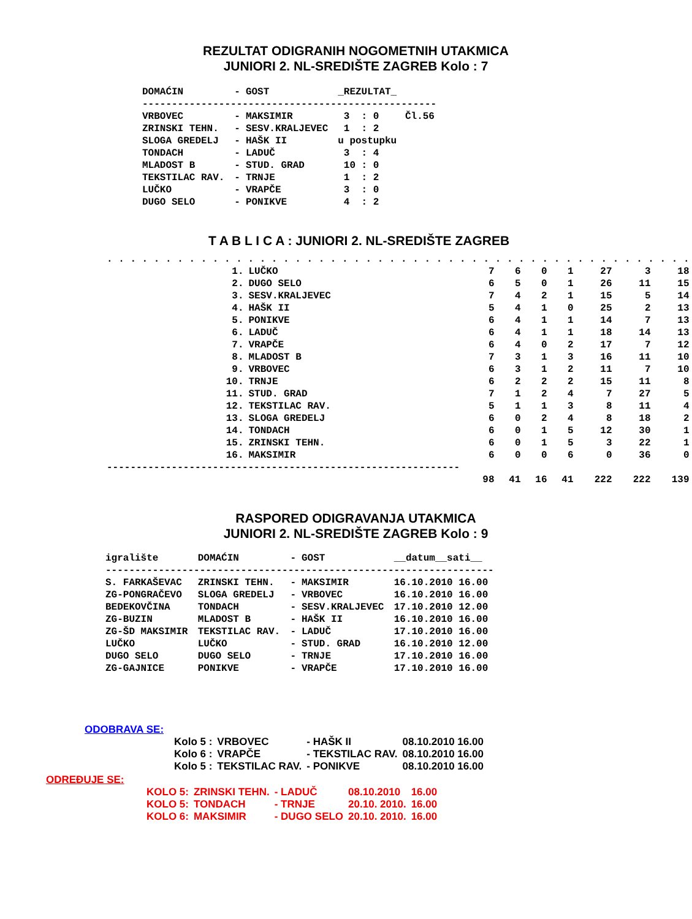REZULTAT ODIGRANIH NOGOMETNIH UTAKMICA
JUNIORI 2. NL-SREDIŠTE ZAGREB Kolo : 7
| DOMAĆIN | - | GOST | _REZULTAT_ | |
| --- | --- | --- | --- | --- |
| -------------------------------------------------- | | | | |
| VRBOVEC | - | MAKSIMIR | 3 : 0 | Čl.56 |
| ZRINSKI TEHN. | - | SESV.KRALJEVEC | 1 : 2 | |
| SLOGA GREDELJ | - | HAŠK II | u postupku | |
| TONDACH | - | LADUČ | 3 : 4 | |
| MLADOST B | - | STUD. GRAD | 10 : 0 | |
| TEKSTILAC RAV. | - | TRNJE | 1 : 2 | |
| LUČKO | - | VRAPČE | 3 : 0 | |
| DUGO SELO | - | PONIKVE | 4 : 2 | |
T A B L I C A : JUNIORI 2. NL-SREDIŠTE ZAGREB
| . . . . . . . . . . . . . . . . . . . . . . . . . . . . . . . . . . . . . . . . . . . . . . . . . . | | | | | | | | |
| 1. | LUČKO | 7 | 6 | 0 | 1 | 27 | 3 | 18 |
| 2. | DUGO SELO | 6 | 5 | 0 | 1 | 26 | 11 | 15 |
| 3. | SESV.KRALJEVEC | 7 | 4 | 2 | 1 | 15 | 5 | 14 |
| 4. | HAŠK II | 5 | 4 | 1 | 0 | 25 | 2 | 13 |
| 5. | PONIKVE | 6 | 4 | 1 | 1 | 14 | 7 | 13 |
| 6. | LADUČ | 6 | 4 | 1 | 1 | 18 | 14 | 13 |
| 7. | VRAPČE | 6 | 4 | 0 | 2 | 17 | 7 | 12 |
| 8. | MLADOST B | 7 | 3 | 1 | 3 | 16 | 11 | 10 |
| 9. | VRBOVEC | 6 | 3 | 1 | 2 | 11 | 7 | 10 |
| 10. | TRNJE | 6 | 2 | 2 | 2 | 15 | 11 | 8 |
| 11. | STUD. GRAD | 7 | 1 | 2 | 4 | 7 | 27 | 5 |
| 12. | TEKSTILAC RAV. | 5 | 1 | 1 | 3 | 8 | 11 | 4 |
| 13. | SLOGA GREDELJ | 6 | 0 | 2 | 4 | 8 | 18 | 2 |
| 14. | TONDACH | 6 | 0 | 1 | 5 | 12 | 30 | 1 |
| 15. | ZRINSKI TEHN. | 6 | 0 | 1 | 5 | 3 | 22 | 1 |
| 16. | MAKSIMIR | 6 | 0 | 0 | 6 | 0 | 36 | 0 |
| ------------------------------------------------------------ | | | | | | | | |
| | | 98 | 41 | 16 | 41 | 222 | 222 | 139 |
RASPORED ODIGRAVANJA UTAKMICA
JUNIORI 2. NL-SREDIŠTE ZAGREB Kolo : 9
| igralište | DOMAĆIN | - | GOST | __datum__sati__ |
| --- | --- | --- | --- | --- |
| ------------------------------------------------------------------ | | | | |
| S. FARKAŠEVAC | ZRINSKI TEHN. | - | MAKSIMIR | 16.10.2010 16.00 |
| ZG-PONGRAČEVO | SLOGA GREDELJ | - | VRBOVEC | 16.10.2010 16.00 |
| BEDEKOVČINA | TONDACH | - | SESV.KRALJEVEC | 17.10.2010 12.00 |
| ZG-BUZIN | MLADOST B | - | HAŠK II | 16.10.2010 16.00 |
| ZG-ŠD MAKSIMIR | TEKSTILAC RAV. | - | LADUČ | 17.10.2010 16.00 |
| LUČKO | LUČKO | - | STUD. GRAD | 16.10.2010 12.00 |
| DUGO SELO | DUGO SELO | - | TRNJE | 17.10.2010 16.00 |
| ZG-GAJNICE | PONIKVE | - | VRAPČE | 17.10.2010 16.00 |
ODOBRAVA SE:
| Kolo 5 : | VRBOVEC | - HAŠK II | 08.10.2010 16.00 |
| Kolo 6 : | VRAPČE | - TEKSTILAC RAV. | 08.10.2010 16.00 |
| Kolo 5 : | TEKSTILAC RAV. | - PONIKVE | 08.10.2010 16.00 |
ODREĐUJE SE:
| KOLO 5: | ZRINSKI TEHN. | - LADUČ | 08.10.2010 | 16.00 |
| KOLO 5: | TONDACH | - TRNJE | 20.10. 2010. | 16.00 |
| KOLO 6: | MAKSIMIR | - DUGO SELO | 20.10. 2010. | 16.00 |